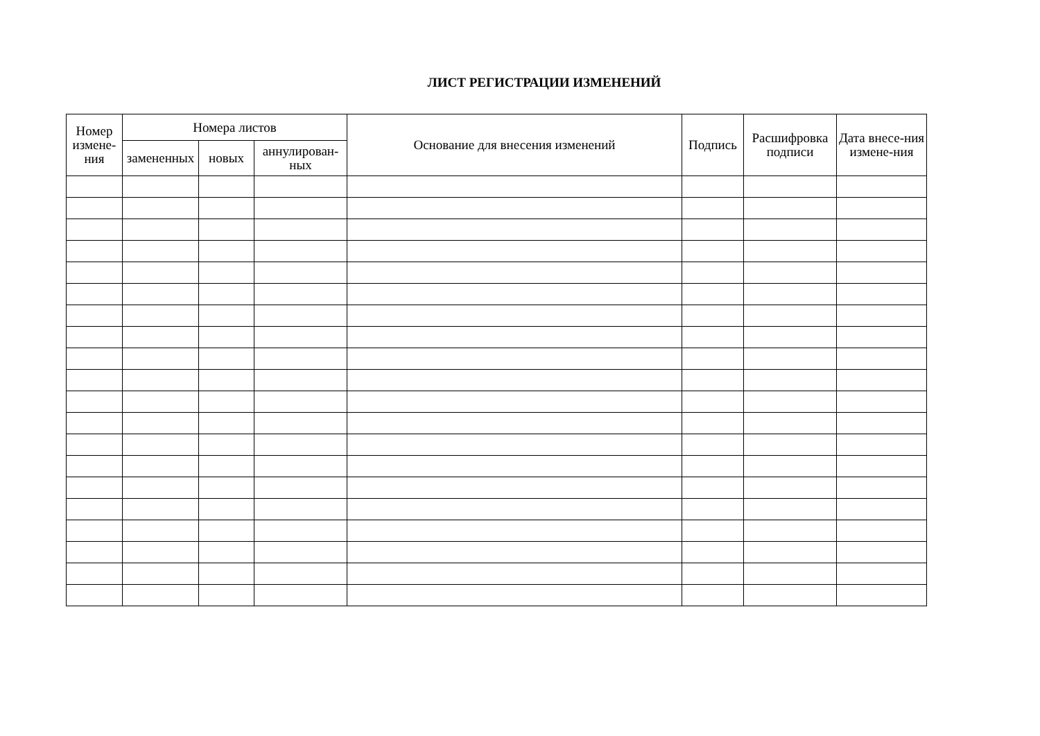ЛИСТ РЕГИСТРАЦИИ ИЗМЕНЕНИЙ
| Номер измене-ния | Номера листов | | | Основание для внесения изменений | Подпись | Расшифровка подписи | Дата внесе-ния измене-ния |
| --- | --- | --- | --- | --- | --- | --- | --- |
| | замененных | новых | аннулирован-ных | | | | |